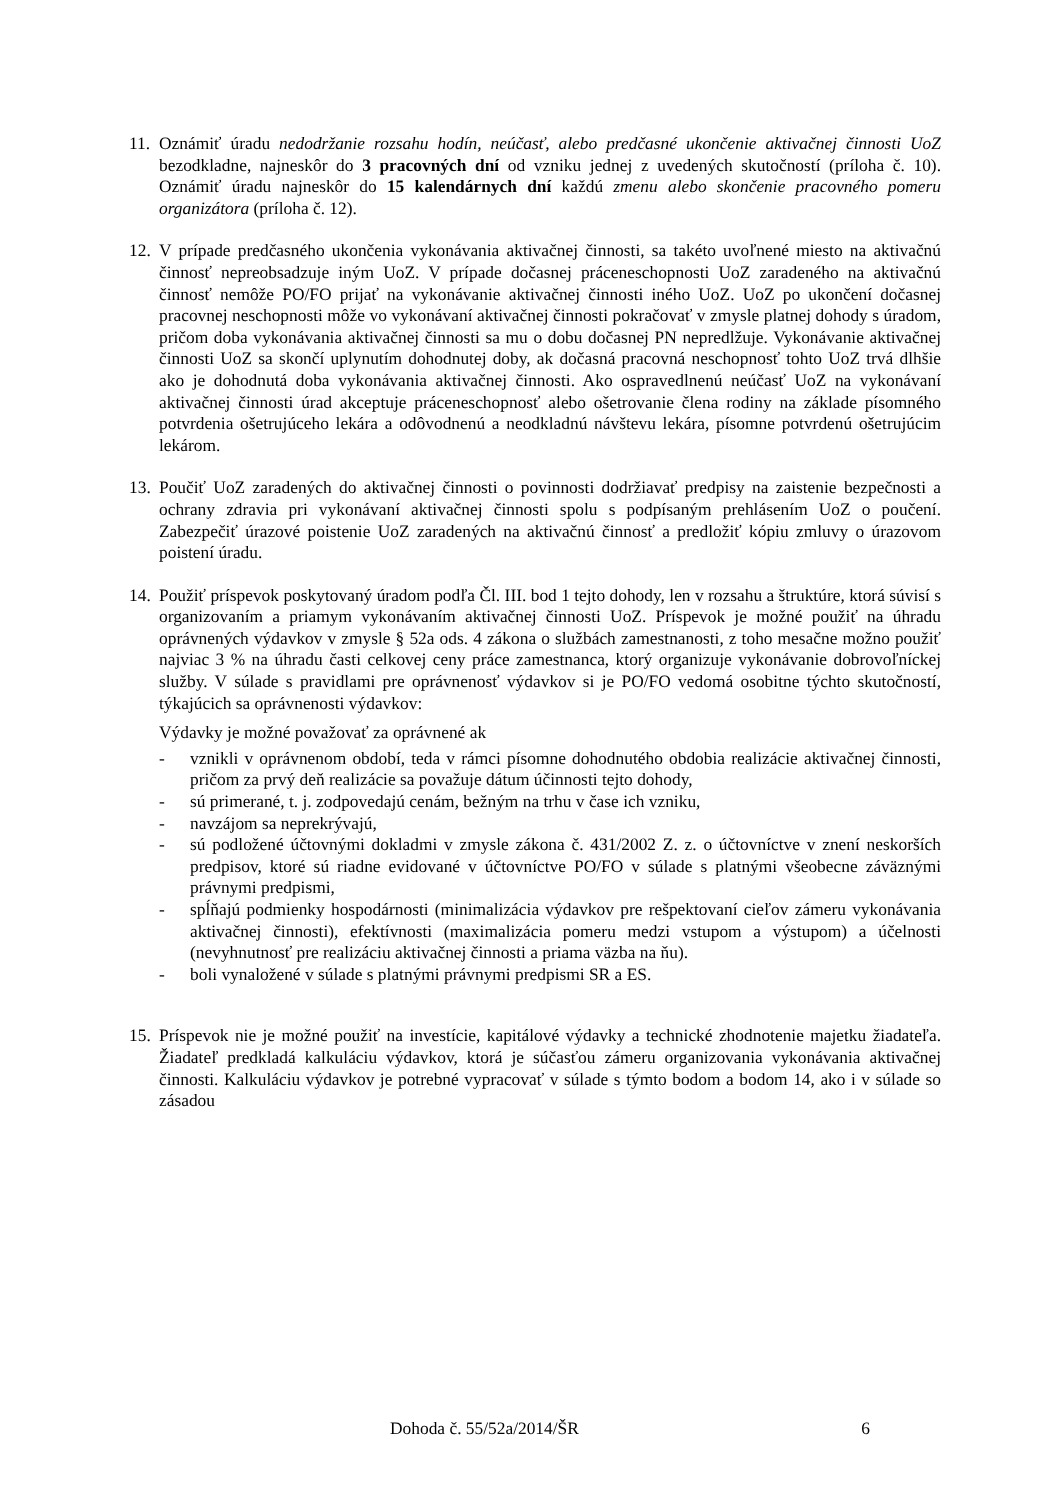11.
Oznámiť úradu nedodržanie rozsahu hodín, neúčasť, alebo predčasné ukončenie aktivačnej činnosti UoZ bezodkladne, najneskôr do 3 pracovných dní od vzniku jednej z uvedených skutočností (príloha č. 10). Oznámiť úradu najneskôr do 15 kalendárnych dní každú zmenu alebo skončenie pracovného pomeru organizátora (príloha č. 12).
12.
V prípade predčasného ukončenia vykonávania aktivačnej činnosti, sa takéto uvoľnené miesto na aktivačnú činnosť nepreobsadzuje iným UoZ. V prípade dočasnej práceneschopnosti UoZ zaradeného na aktivačnú činnosť nemôže PO/FO prijať na vykonávanie aktivačnej činnosti iného UoZ. UoZ po ukončení dočasnej pracovnej neschopnosti môže vo vykonávaní aktivačnej činnosti pokračovať v zmysle platnej dohody s úradom, pričom doba vykonávania aktivačnej činnosti sa mu o dobu dočasnej PN nepredlžuje. Vykonávanie aktivačnej činnosti UoZ sa skončí uplynutím dohodnutej doby, ak dočasná pracovná neschopnosť tohto UoZ trvá dlhšie ako je dohodnutá doba vykonávania aktivačnej činnosti. Ako ospravedlnenú neúčasť UoZ na vykonávaní aktivačnej činnosti úrad akceptuje práceneschopnosť alebo ošetrovanie člena rodiny na základe písomného potvrdenia ošetrujúceho lekára a odôvodnenú a neodkladnú návštevu lekára, písomne potvrdenú ošetrujúcim lekárom.
13.
Poučiť UoZ zaradených do aktivačnej činnosti o povinnosti dodržiavať predpisy na zaistenie bezpečnosti a ochrany zdravia pri vykonávaní aktivačnej činnosti spolu s podpísaným prehlásením UoZ o poučení. Zabezpečiť úrazové poistenie UoZ zaradených na aktivačnú činnosť a predložiť kópiu zmluvy o úrazovom poistení úradu.
14.
Použiť príspevok poskytovaný úradom podľa Čl. III. bod 1 tejto dohody, len v rozsahu a štruktúre, ktorá súvisí s organizovaním a priamym vykonávaním aktivačnej činnosti UoZ. Príspevok je možné použiť na úhradu oprávnených výdavkov v zmysle § 52a ods. 4 zákona o službách zamestnanosti, z toho mesačne možno použiť najviac 3 % na úhradu časti celkovej ceny práce zamestnanca, ktorý organizuje vykonávanie dobrovoľníckej služby. V súlade s pravidlami pre oprávnenosť výdavkov si je PO/FO vedomá osobitne týchto skutočností, týkajúcich sa oprávnenosti výdavkov:
Výdavky je možné považovať za oprávnené ak
- vznikli v oprávnenom období, teda v rámci písomne dohodnutého obdobia realizácie aktivačnej činnosti, pričom za prvý deň realizácie sa považuje dátum účinnosti tejto dohody,
- sú primerané, t. j. zodpovedajú cenám, bežným na trhu v čase ich vzniku,
- navzájom sa neprekrývajú,
- sú podložené účtovnými dokladmi v zmysle zákona č. 431/2002 Z. z. o účtovníctve v znení neskorších predpisov, ktoré sú riadne evidované v účtovníctve PO/FO v súlade s platnými všeobecne záväznými právnymi predpismi,
- spĺňajú podmienky hospodárnosti (minimalizácia výdavkov pre rešpektovaní cieľov zámeru vykonávania aktivačnej činnosti), efektívnosti (maximalizácia pomeru medzi vstupom a výstupom) a účelnosti (nevyhnutnosť pre realizáciu aktivačnej činnosti a priama väzba na ňu).
- boli vynaložené v súlade s platnými právnymi predpismi SR a ES.
15.
Príspevok nie je možné použiť na investície, kapitálové výdavky a technické zhodnotenie majetku žiadateľa. Žiadateľ predkladá kalkuláciu výdavkov, ktorá je súčasťou zámeru organizovania vykonávania aktivačnej činnosti. Kalkuláciu výdavkov je potrebné vypracovať v súlade s týmto bodom a bodom 14, ako i v súlade so zásadou
Dohoda č. 55/52a/2014/ŠR 6